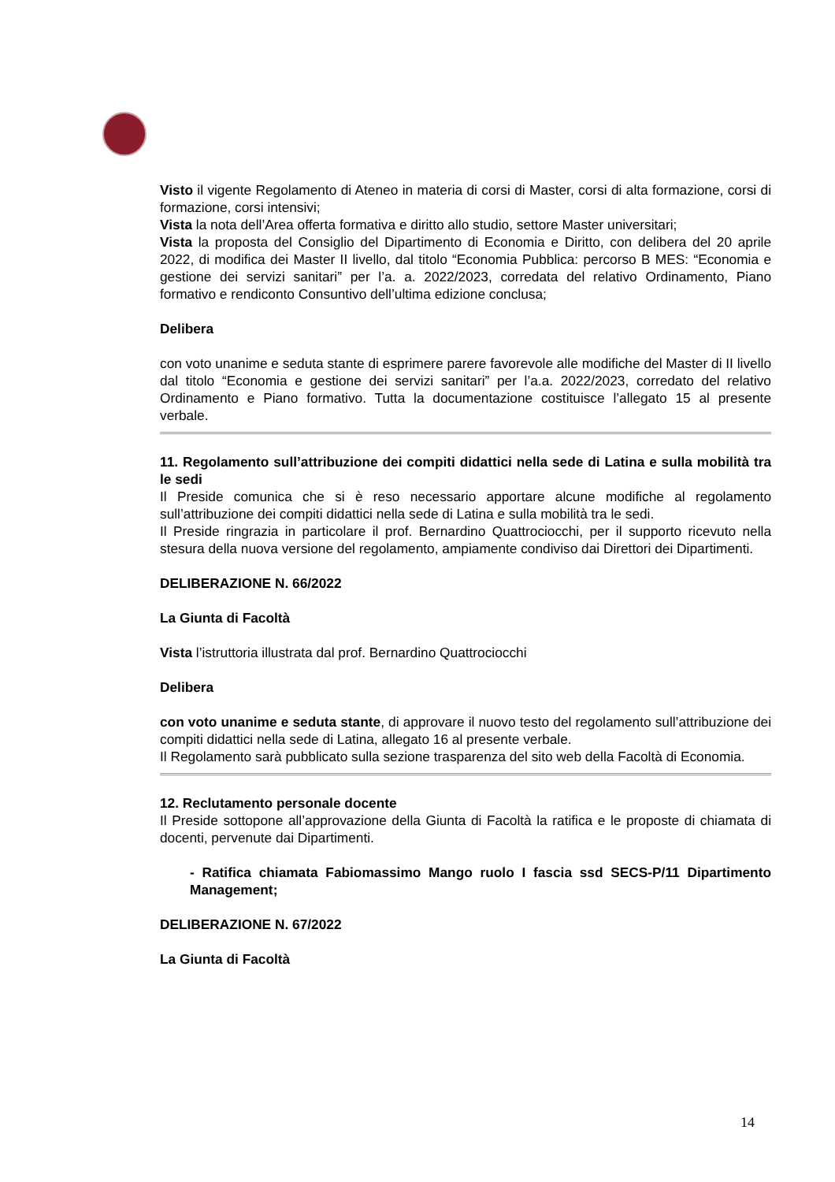Visto il vigente Regolamento di Ateneo in materia di corsi di Master, corsi di alta formazione, corsi di formazione, corsi intensivi;
Vista la nota dell’Area offerta formativa e diritto allo studio, settore Master universitari;
Vista la proposta del Consiglio del Dipartimento di Economia e Diritto, con delibera del 20 aprile 2022, di modifica dei Master II livello, dal titolo “Economia Pubblica: percorso B MES: “Economia e gestione dei servizi sanitari” per l’a. a. 2022/2023, corredata del relativo Ordinamento, Piano formativo e rendiconto Consuntivo dell’ultima edizione conclusa;
Delibera
con voto unanime e seduta stante di esprimere parere favorevole alle modifiche del Master di II livello dal titolo “Economia e gestione dei servizi sanitari” per l’a.a. 2022/2023, corredato del relativo Ordinamento e Piano formativo. Tutta la documentazione costituisce l’allegato 15 al presente verbale.
11. Regolamento sull’attribuzione dei compiti didattici nella sede di Latina e sulla mobilità tra le sedi
Il Preside comunica che si è reso necessario apportare alcune modifiche al regolamento sull’attribuzione dei compiti didattici nella sede di Latina e sulla mobilità tra le sedi.
Il Preside ringrazia in particolare il prof. Bernardino Quattrociocchi, per il supporto ricevuto nella stesura della nuova versione del regolamento, ampiamente condiviso dai Direttori dei Dipartimenti.
DELIBERAZIONE N. 66/2022
La Giunta di Facoltà
Vista l’istruttoria illustrata dal prof. Bernardino Quattrociocchi
Delibera
con voto unanime e seduta stante, di approvare il nuovo testo del regolamento sull’attribuzione dei compiti didattici nella sede di Latina, allegato 16 al presente verbale.
Il Regolamento sarà pubblicato sulla sezione trasparenza del sito web della Facoltà di Economia.
12. Reclutamento personale docente
Il Preside sottopone all’approvazione della Giunta di Facoltà la ratifica e le proposte di chiamata di docenti, pervenute dai Dipartimenti.
- Ratifica chiamata Fabiomassimo Mango ruolo I fascia ssd SECS-P/11 Dipartimento Management;
DELIBERAZIONE N. 67/2022
La Giunta di Facoltà
14